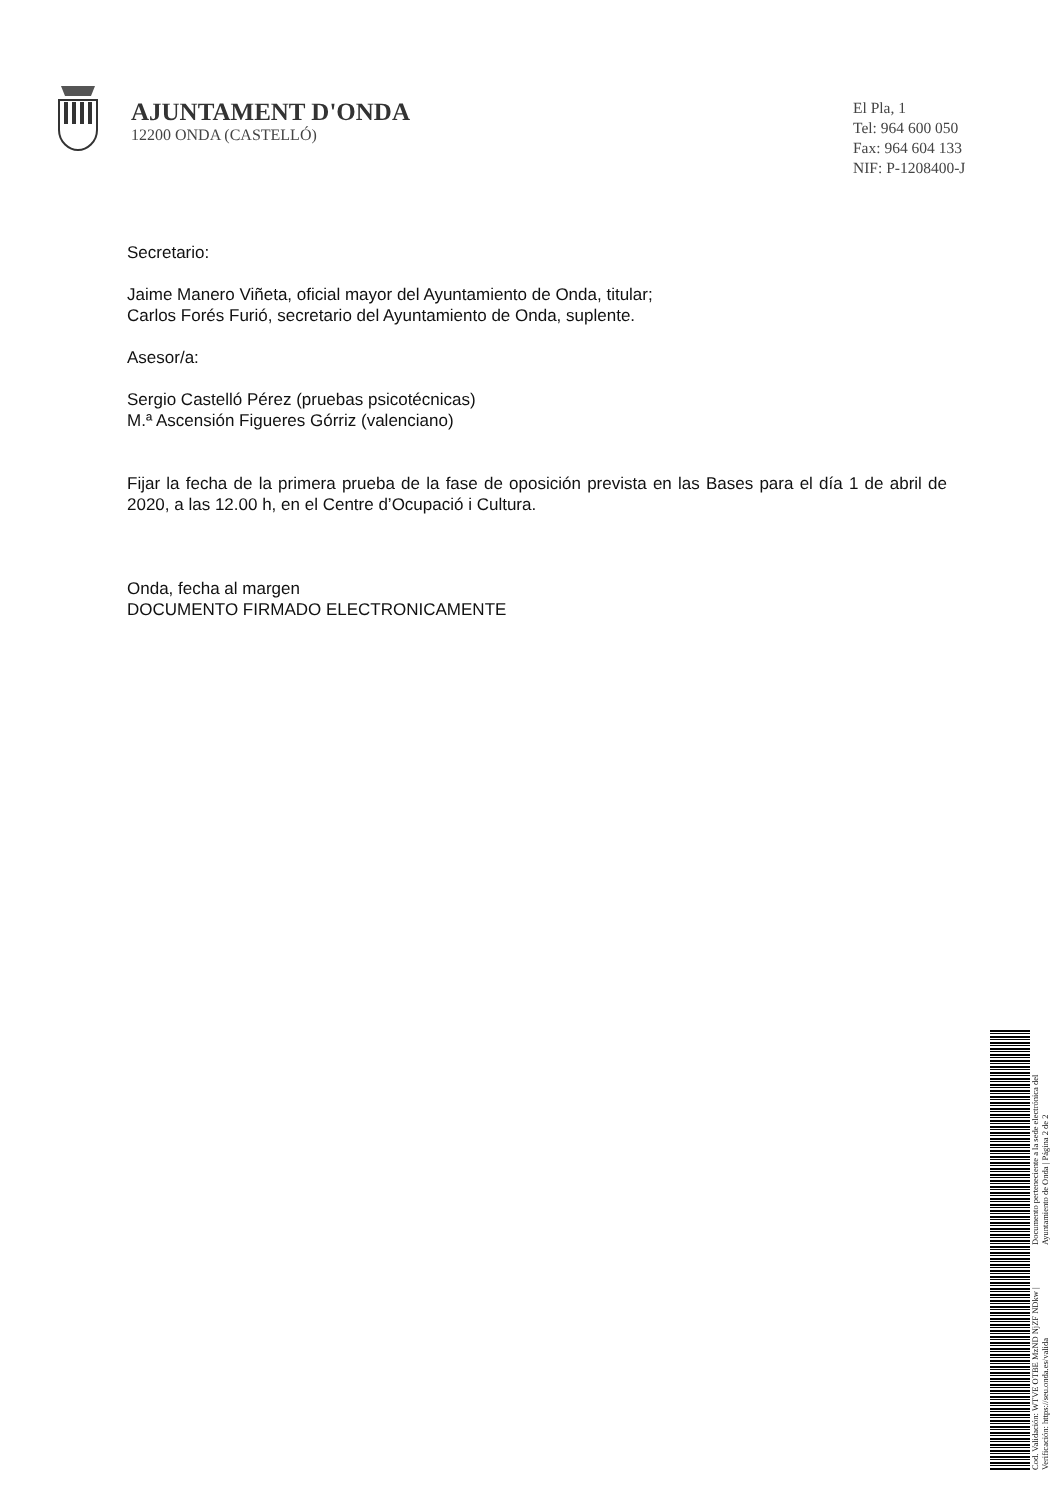AJUNTAMENT D'ONDA
12200 ONDA (CASTELLÓ)
El Pla, 1
Tel: 964 600 050
Fax: 964 604 133
NIF: P-1208400-J
Secretario:
Jaime Manero Viñeta, oficial mayor del Ayuntamiento de Onda, titular;
Carlos Forés Furió, secretario del Ayuntamiento de Onda, suplente.
Asesor/a:
Sergio Castelló Pérez (pruebas psicotécnicas)
M.ª Ascensión Figueres Górriz (valenciano)
Fijar la fecha de la primera prueba de la fase de oposición prevista en las Bases para el día 1 de abril de 2020, a las 12.00 h, en el Centre d’Ocupació i Cultura.
Onda, fecha al margen
DOCUMENTO FIRMADO ELECTRONICAMENTE
Cod. Validación: WTVE OTBE MzND NjZF NDkw | Verificación: https://seu.onda.es/valida
Documento perteneciente a la sede electrónica del Ayuntamiento de Onda | Página 2 de 2